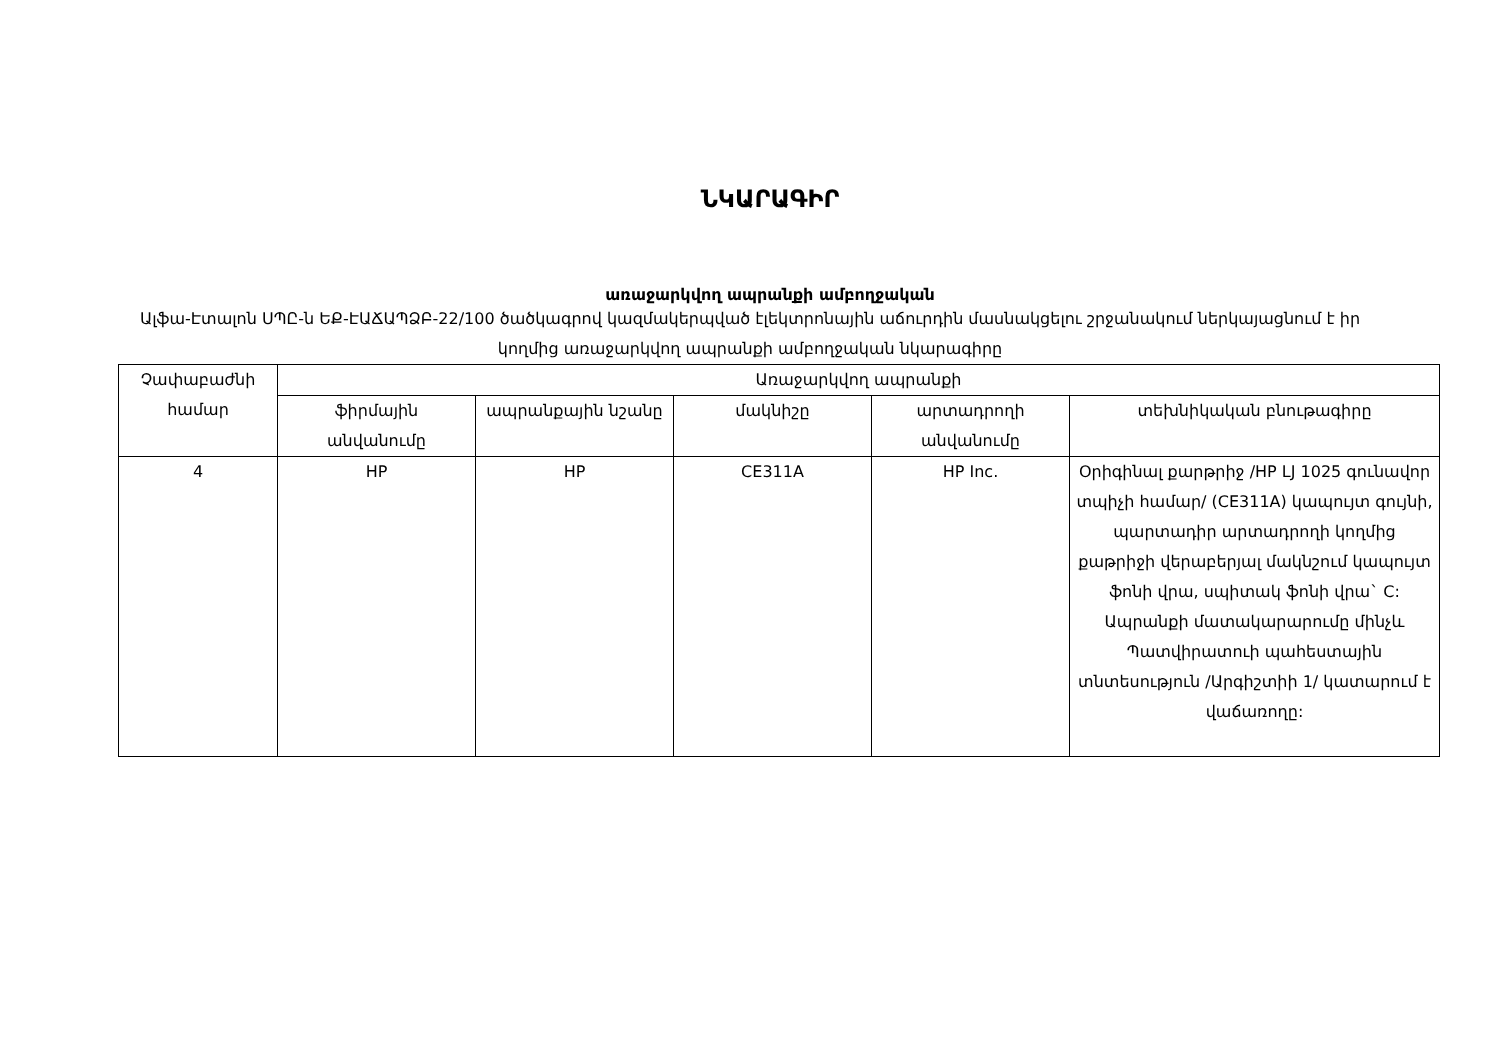ՆԿԱՐԱԳԻՐ
առաջարկվող ապրանքի ամբողջական
Ալֆա-Էտալոն ՍՊԸ-ն ԵՔ-ԷԱՃԱՊՁԲ-22/100 ծածկագրով կազմակերպված էլեկտրոնային աճուրդին մասնակցելու շրջանակում ներկայացնում է իր կողմից առաջարկվող ապրանքի ամբողջական նկարագիրը
| Չափաբաժնի համար | Առաջարկվող ապրանքի | | | | |
| --- | --- | --- | --- | --- | --- |
| | ֆիրմային անվանումը | ապրանքային նշանը | մակնիշը | արտադրողի անվանումը | տեխնիկական բնութագիրը |
| 4 | HP | HP | CE311A | HP Inc. | Օրիգինալ քարթրիջ /HP LJ 1025 գունավոր տպիչի համար/ (CE311A) կապույտ գույնի, պարտադիր արտադրողի կողմից քաթրիջի վերաբերյալ մակնշում կապույտ ֆոնի վրա, սպիտակ ֆոնի վրա` C: Ապրանքի մատակարարումը մինչև Պատվիրատուի պահեստային տնտեսություն /Արգիշտիի 1/ կատարում է վաճառողը: |